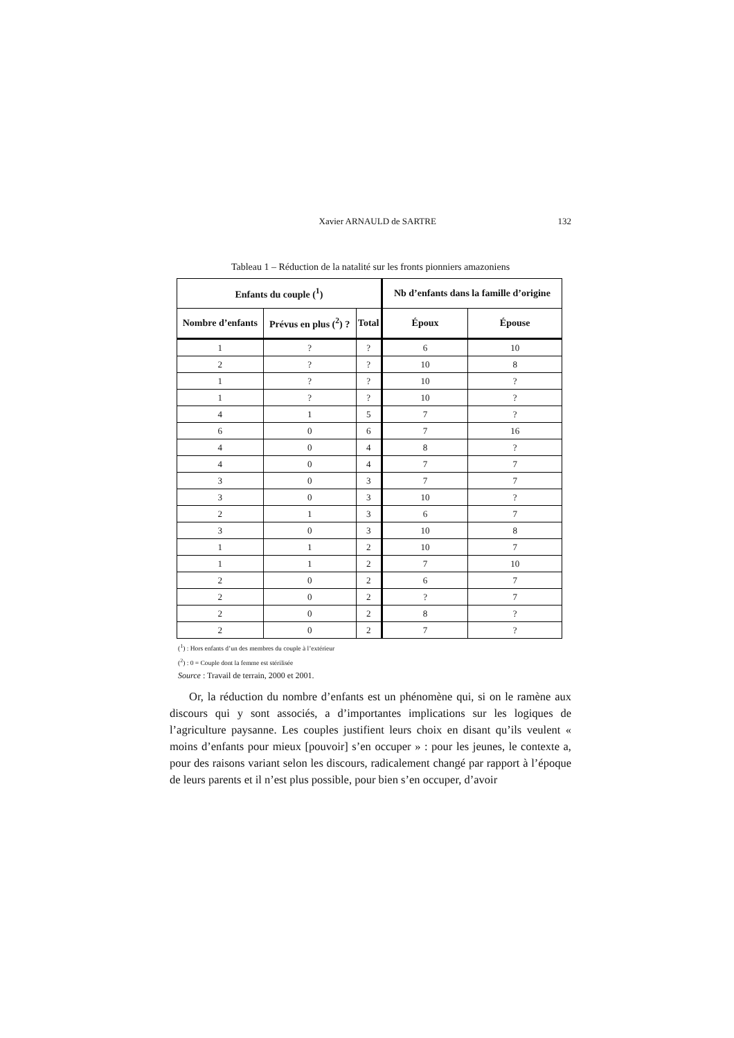Xavier ARNAULD de SARTRE 132
Tableau 1 – Réduction de la natalité sur les fronts pionniers amazoniens
| Enfants du couple (<sup>1</sup>) | | | Nb d’enfants dans la famille d’origine | |
| --- | --- | --- | --- | --- |
| Nombre d’enfants | Prévus en plus (<sup>2</sup>) ? | Total | Époux | Épouse |
| 1 | ? | ? | 6 | 10 |
| 2 | ? | ? | 10 | 8 |
| 1 | ? | ? | 10 | ? |
| 1 | ? | ? | 10 | ? |
| 4 | 1 | 5 | 7 | ? |
| 6 | 0 | 6 | 7 | 16 |
| 4 | 0 | 4 | 8 | ? |
| 4 | 0 | 4 | 7 | 7 |
| 3 | 0 | 3 | 7 | 7 |
| 3 | 0 | 3 | 10 | ? |
| 2 | 1 | 3 | 6 | 7 |
| 3 | 0 | 3 | 10 | 8 |
| 1 | 1 | 2 | 10 | 7 |
| 1 | 1 | 2 | 7 | 10 |
| 2 | 0 | 2 | 6 | 7 |
| 2 | 0 | 2 | ? | 7 |
| 2 | 0 | 2 | 8 | ? |
| 2 | 0 | 2 | 7 | ? |
(<sup>1</sup>) : Hors enfants d’un des membres du couple à l’extérieur
(<sup>2</sup>) : 0 = Couple dont la femme est stérilisée
Source : Travail de terrain, 2000 et 2001.
Or, la réduction du nombre d’enfants est un phénomène qui, si on le ramène aux discours qui y sont associés, a d’importantes implications sur les logiques de l’agriculture paysanne. Les couples justifient leurs choix en disant qu’ils veulent « moins d’enfants pour mieux [pouvoir] s’en occuper » : pour les jeunes, le contexte a, pour des raisons variant selon les discours, radicalement changé par rapport à l’époque de leurs parents et il n’est plus possible, pour bien s’en occuper, d’avoir